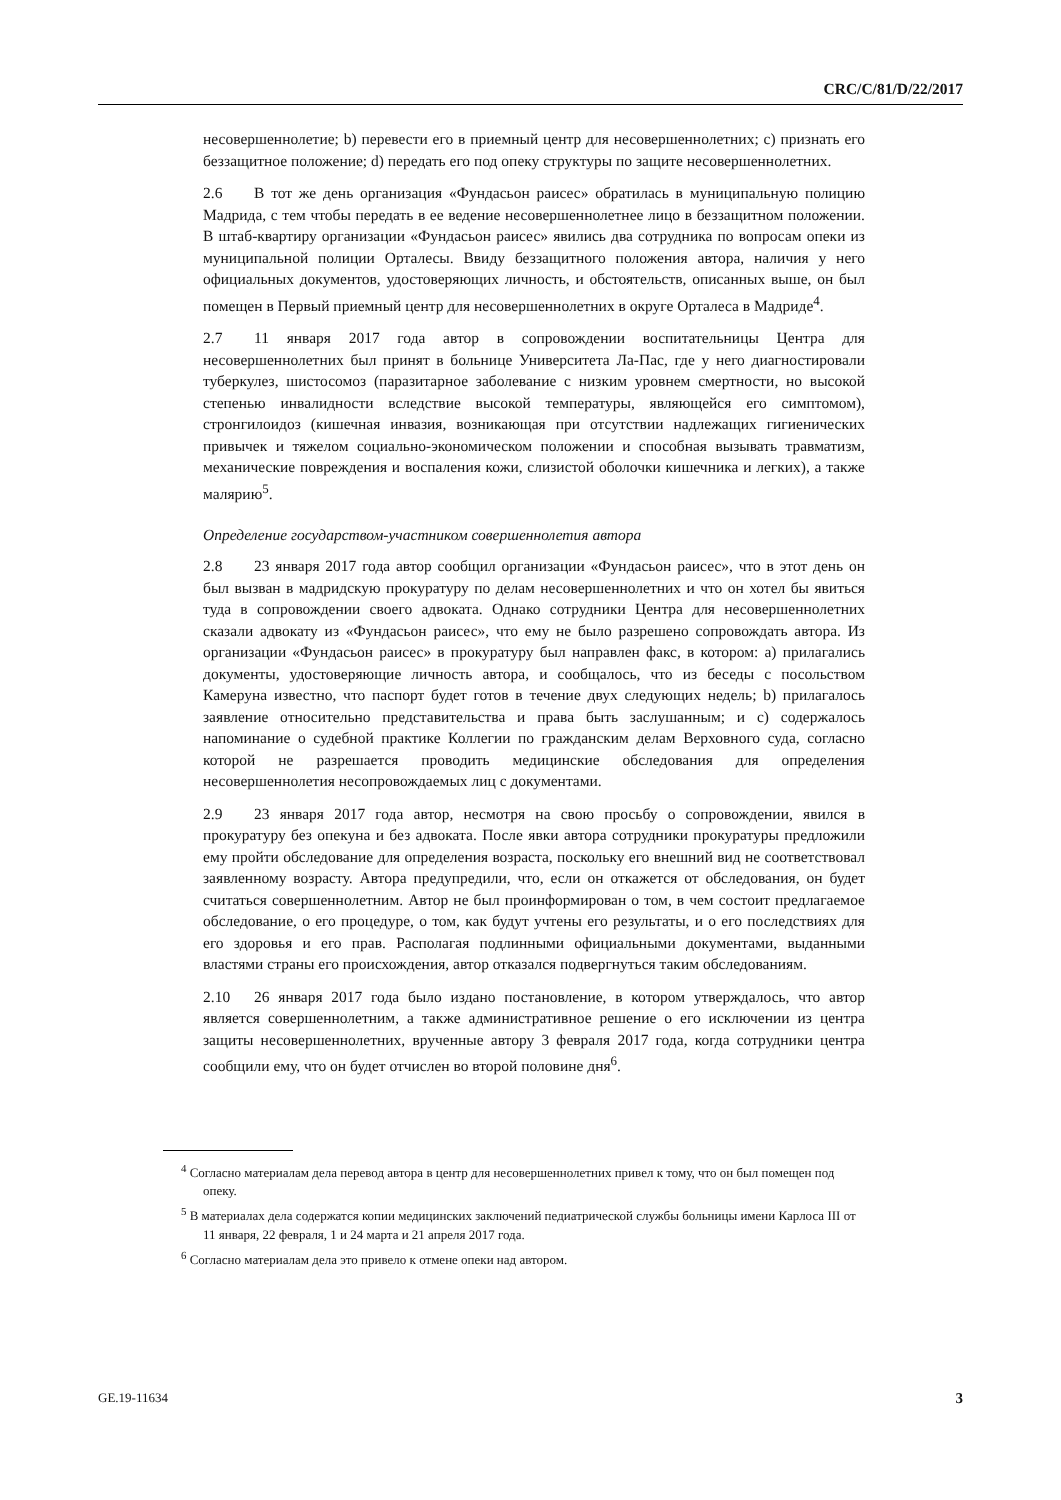CRC/C/81/D/22/2017
несовершеннолетие; b) перевести его в приемный центр для несовершеннолетних; c) признать его беззащитное положение; d) передать его под опеку структуры по защите несовершеннолетних.
2.6 В тот же день организация «Фундасьон раисес» обратилась в муниципальную полицию Мадрида, с тем чтобы передать в ее ведение несовершеннолетнее лицо в беззащитном положении. В штаб-квартиру организации «Фундасьон раисес» явились два сотрудника по вопросам опеки из муниципальной полиции Орталесы. Ввиду беззащитного положения автора, наличия у него официальных документов, удостоверяющих личность, и обстоятельств, описанных выше, он был помещен в Первый приемный центр для несовершеннолетних в округе Орталеса в Мадриде<sup>4</sup>.
2.7 11 января 2017 года автор в сопровождении воспитательницы Центра для несовершеннолетних был принят в больнице Университета Ла-Пас, где у него диагностировали туберкулез, шистосомоз (паразитарное заболевание с низким уровнем смертности, но высокой степенью инвалидности вследствие высокой температуры, являющейся его симптомом), стронгилоидоз (кишечная инвазия, возникающая при отсутствии надлежащих гигиенических привычек и тяжелом социально-экономическом положении и способная вызывать травматизм, механические повреждения и воспаления кожи, слизистой оболочки кишечника и легких), а также малярию<sup>5</sup>.
Определение государством-участником совершеннолетия автора
2.8 23 января 2017 года автор сообщил организации «Фундасьон раисес», что в этот день он был вызван в мадридскую прокуратуру по делам несовершеннолетних и что он хотел бы явиться туда в сопровождении своего адвоката. Однако сотрудники Центра для несовершеннолетних сказали адвокату из «Фундасьон раисес», что ему не было разрешено сопровождать автора. Из организации «Фундасьон раисес» в прокуратуру был направлен факс, в котором: a) прилагались документы, удостоверяющие личность автора, и сообщалось, что из беседы с посольством Камеруна известно, что паспорт будет готов в течение двух следующих недель; b) прилагалось заявление относительно представительства и права быть заслушанным; и c) содержалось напоминание о судебной практике Коллегии по гражданским делам Верховного суда, согласно которой не разрешается проводить медицинские обследования для определения несовершеннолетия несопровождаемых лиц с документами.
2.9 23 января 2017 года автор, несмотря на свою просьбу о сопровождении, явился в прокуратуру без опекуна и без адвоката. После явки автора сотрудники прокуратуры предложили ему пройти обследование для определения возраста, поскольку его внешний вид не соответствовал заявленному возрасту. Автора предупредили, что, если он откажется от обследования, он будет считаться совершеннолетним. Автор не был проинформирован о том, в чем состоит предлагаемое обследование, о его процедуре, о том, как будут учтены его результаты, и о его последствиях для его здоровья и его прав. Располагая подлинными официальными документами, выданными властями страны его происхождения, автор отказался подвергнуться таким обследованиям.
2.10 26 января 2017 года было издано постановление, в котором утверждалось, что автор является совершеннолетним, а также административное решение о его исключении из центра защиты несовершеннолетних, врученные автору 3 февраля 2017 года, когда сотрудники центра сообщили ему, что он будет отчислен во второй половине дня<sup>6</sup>.
<sup>4</sup> Согласно материалам дела перевод автора в центр для несовершеннолетних привел к тому, что он был помещен под опеку.
<sup>5</sup> В материалах дела содержатся копии медицинских заключений педиатрической службы больницы имени Карлоса III от 11 января, 22 февраля, 1 и 24 марта и 21 апреля 2017 года.
<sup>6</sup> Согласно материалам дела это привело к отмене опеки над автором.
GE.19-11634 3